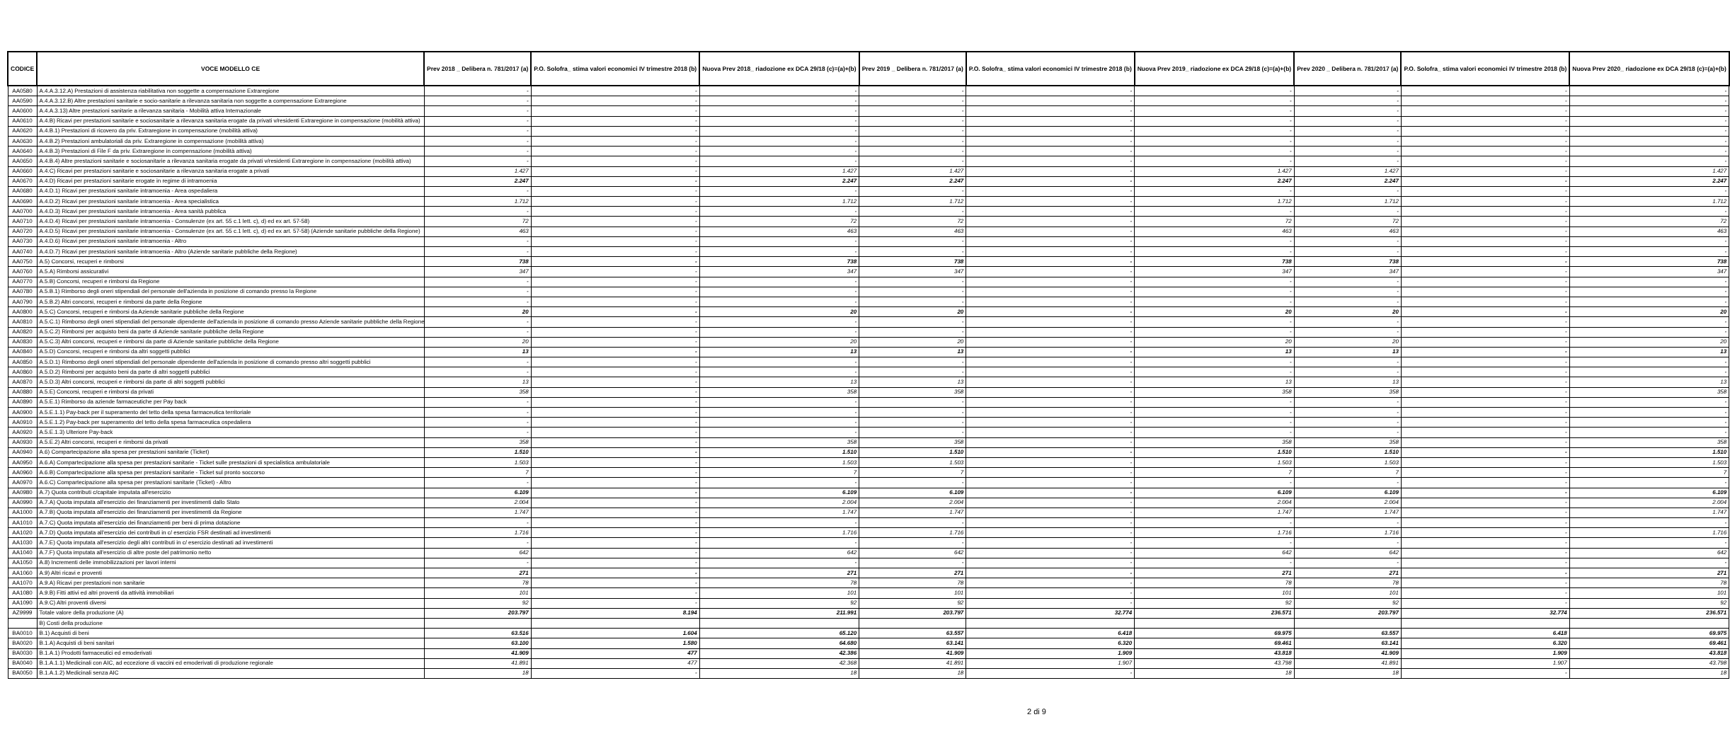| CODICE | VOCE MODELLO CE | Prev 2018 _ Delibera n. 781/2017 (a) | P.O. Solofra_ stima valori economici IV trimestre 2018 (b) | Nuova Prev 2018_ riadozione ex DCA 29/18 (c)=(a)+(b) | Prev 2019 _ Delibera n. 781/2017 (a) | P.O. Solofra_ stima valori economici IV trimestre 2018 (b) | Nuova Prev 2019_ riadozione ex DCA 29/18 (c)=(a)+(b) | Prev 2020 _ Delibera n. 781/2017 (a) | P.O. Solofra_ stima valori economici IV trimestre 2018 (b) | Nuova Prev 2020_ riadozione ex DCA 29/18 (c)=(a)+(b) |
| --- | --- | --- | --- | --- | --- | --- | --- | --- | --- | --- |
| AA0580 | A.4.A.3.12.A) Prestazioni di assistenza riabilitativa non soggette a compensazione Extraregione | - | - | - | - | - | - | - | - | - |
| AA0590 | A.4.A.3.12.B) Altre prestazioni sanitarie e socio-sanitarie a rilevanza sanitaria non soggette a compensazione Extraregione | - | - | - | - | - | - | - | - | - |
| AA0600 | A.4.A.3.13) Altre prestazioni sanitarie a rilevanza sanitaria - Mobilità attiva Internazionale | - | - | - | - | - | - | - | - | - |
| AA0610 | A.4.B) Ricavi per prestazioni sanitarie e sociosanitarie a rilevanza sanitaria erogate da privati v/residenti Extraregione in compensazione (mobilità attiva) | - | - | - | - | - | - | - | - | - |
| AA0620 | A.4.B.1) Prestazioni di ricovero da priv. Extraregione in compensazione (mobilità attiva) | - | - | - | - | - | - | - | - | - |
| AA0630 | A.4.B.2) Prestazioni ambulatoriali da priv. Extraregione in compensazione (mobilità attiva) | - | - | - | - | - | - | - | - | - |
| AA0640 | A.4.B.3) Prestazioni di File F da priv. Extraregione in compensazione (mobilità attiva) | - | - | - | - | - | - | - | - | - |
| AA0650 | A.4.B.4) Altre prestazioni sanitarie e sociosanitarie a rilevanza sanitaria erogate da privati v/residenti Extraregione in compensazione (mobilità attiva) | - | - | - | - | - | - | - | - | - |
| AA0660 | A.4.C) Ricavi per prestazioni sanitarie e sociosanitarie a rilevanza sanitaria erogate a privati | 1.427 | - | 1.427 | 1.427 | - | 1.427 | 1.427 | - | 1.427 |
| AA0670 | A.4.D) Ricavi per prestazioni sanitarie erogate in regime di intramoenia | 2.247 | - | 2.247 | 2.247 | - | 2.247 | 2.247 | - | 2.247 |
| AA0680 | A.4.D.1) Ricavi per prestazioni sanitarie intramoenia - Area ospedaliera | - | - | - | - | - | - | - | - | - |
| AA0690 | A.4.D.2) Ricavi per prestazioni sanitarie intramoenia - Area specialistica | 1.712 | - | 1.712 | 1.712 | - | 1.712 | 1.712 | - | 1.712 |
| AA0700 | A.4.D.3) Ricavi per prestazioni sanitarie intramoenia - Area sanità pubblica | - | - | - | - | - | - | - | - | - |
| AA0710 | A.4.D.4) Ricavi per prestazioni sanitarie intramoenia - Consulenze (ex art. 55 c.1 lett. c), d) ed ex art. 57-58) | 72 | - | 72 | 72 | - | 72 | 72 | - | 72 |
| AA0720 | A.4.D.5) Ricavi per prestazioni sanitarie intramoenia - Consulenze (ex art. 55 c.1 lett. c), d) ed ex art. 57-58) (Aziende sanitarie pubbliche della Regione) | 463 | - | 463 | 463 | - | 463 | 463 | - | 463 |
| AA0730 | A.4.D.6) Ricavi per prestazioni sanitarie intramoenia - Altro | - | - | - | - | - | - | - | - | - |
| AA0740 | A.4.D.7) Ricavi per prestazioni sanitarie intramoenia - Altro (Aziende sanitarie pubbliche della Regione) | - | - | - | - | - | - | - | - | - |
| AA0750 | A.5) Concorsi, recuperi e rimborsi | 738 | - | 738 | 738 | - | 738 | 738 | - | 738 |
| AA0760 | A.5.A) Rimborsi assicurativi | 347 | - | 347 | 347 | - | 347 | 347 | - | 347 |
| AA0770 | A.5.B) Concorsi, recuperi e rimborsi da Regione | - | - | - | - | - | - | - | - | - |
| AA0780 | A.5.B.1) Rimborso degli oneri stipendiali del personale dell'azienda in posizione di comando presso la Regione | - | - | - | - | - | - | - | - | - |
| AA0790 | A.5.B.2) Altri concorsi, recuperi e rimborsi da parte della Regione | - | - | - | - | - | - | - | - | - |
| AA0800 | A.5.C) Concorsi, recuperi e rimborsi da Aziende sanitarie pubbliche della Regione | 20 | - | 20 | 20 | - | 20 | 20 | - | 20 |
| AA0810 | A.5.C.1) Rimborso degli oneri stipendiali del personale dipendente dell'azienda in posizione di comando presso Aziende sanitarie pubbliche della Regione | - | - | - | - | - | - | - | - | - |
| AA0820 | A.5.C.2) Rimborsi per acquisto beni da parte di Aziende sanitarie pubbliche della Regione | - | - | - | - | - | - | - | - | - |
| AA0830 | A.5.C.3) Altri concorsi, recuperi e rimborsi da parte di Aziende sanitarie pubbliche della Regione | 20 | - | 20 | 20 | - | 20 | 20 | - | 20 |
| AA0840 | A.5.D) Concorsi, recuperi e rimborsi da altri soggetti pubblici | 13 | - | 13 | 13 | - | 13 | 13 | - | 13 |
| AA0850 | A.5.D.1) Rimborso degli oneri stipendiali del personale dipendente dell'azienda in posizione di comando presso altri soggetti pubblici | - | - | - | - | - | - | - | - | - |
| AA0860 | A.5.D.2) Rimborsi per acquisto beni da parte di altri soggetti pubblici | - | - | - | - | - | - | - | - | - |
| AA0870 | A.5.D.3) Altri concorsi, recuperi e rimborsi da parte di altri soggetti pubblici | 13 | - | 13 | 13 | - | 13 | 13 | - | 13 |
| AA0880 | A.5.E) Concorsi, recuperi e rimborsi da privati | 358 | - | 358 | 358 | - | 358 | 358 | - | 358 |
| AA0890 | A.5.E.1) Rimborso da aziende farmaceutiche per Pay back | - | - | - | - | - | - | - | - | - |
| AA0900 | A.5.E.1.1) Pay-back per il superamento del tetto della spesa farmaceutica territoriale | - | - | - | - | - | - | - | - | - |
| AA0910 | A.5.E.1.2) Pay-back per superamento del tetto della spesa farmaceutica ospedaliera | - | - | - | - | - | - | - | - | - |
| AA0920 | A.5.E.1.3) Ulteriore Pay-back | - | - | - | - | - | - | - | - | - |
| AA0930 | A.5.E.2) Altri concorsi, recuperi e rimborsi da privati | 358 | - | 358 | 358 | - | 358 | 358 | - | 358 |
| AA0940 | A.6) Compartecipazione alla spesa per prestazioni sanitarie (Ticket) | 1.510 | - | 1.510 | 1.510 | - | 1.510 | 1.510 | - | 1.510 |
| AA0950 | A.6.A) Compartecipazione alla spesa per prestazioni sanitarie - Ticket sulle prestazioni di specialistica ambulatoriale | 1.503 | - | 1.503 | 1.503 | - | 1.503 | 1.503 | - | 1.503 |
| AA0960 | A.6.B) Compartecipazione alla spesa per prestazioni sanitarie - Ticket sul pronto soccorso | 7 | - | 7 | 7 | - | 7 | 7 | - | 7 |
| AA0970 | A.6.C) Compartecipazione alla spesa per prestazioni sanitarie (Ticket) - Altro | - | - | - | - | - | - | - | - | - |
| AA0980 | A.7) Quota contributi c/capitale imputata all'esercizio | 6.109 | - | 6.109 | 6.109 | - | 6.109 | 6.109 | - | 6.109 |
| AA0990 | A.7.A) Quota imputata all'esercizio dei finanziamenti per investimenti dallo Stato | 2.004 | - | 2.004 | 2.004 | - | 2.004 | 2.004 | - | 2.004 |
| AA1000 | A.7.B) Quota imputata all'esercizio dei finanziamenti per investimenti da Regione | 1.747 | - | 1.747 | 1.747 | - | 1.747 | 1.747 | - | 1.747 |
| AA1010 | A.7.C) Quota imputata all'esercizio dei finanziamenti per beni di prima dotazione | - | - | - | - | - | - | - | - | - |
| AA1020 | A.7.D) Quota imputata all'esercizio dei contributi in c/ esercizio FSR destinati ad investimenti | 1.716 | - | 1.716 | 1.716 | - | 1.716 | 1.716 | - | 1.716 |
| AA1030 | A.7.E) Quota imputata all'esercizio degli altri contributi in c/ esercizio destinati ad investimenti | - | - | - | - | - | - | - | - | - |
| AA1040 | A.7.F) Quota imputata all'esercizio di altre poste del patrimonio netto | 642 | - | 642 | 642 | - | 642 | 642 | - | 642 |
| AA1050 | A.8) Incrementi delle immobilizzazioni per lavori interni | - | - | - | - | - | - | - | - | - |
| AA1060 | A.9) Altri ricavi e proventi | 271 | - | 271 | 271 | - | 271 | 271 | - | 271 |
| AA1070 | A.9.A) Ricavi per prestazioni non sanitarie | 78 | - | 78 | 78 | - | 78 | 78 | - | 78 |
| AA1080 | A.9.B) Fitti attivi ed altri proventi da attività immobiliari | 101 | - | 101 | 101 | - | 101 | 101 | - | 101 |
| AA1090 | A.9.C) Altri proventi diversi | 92 | - | 92 | 92 | - | 92 | 92 | - | 92 |
| AZ9999 | Totale valore della produzione (A) | 203.797 | 8.194 | 211.991 | 203.797 | 32.774 | 236.571 | 203.797 | 32.774 | 236.571 |
| | B) Costi della produzione | | | | | | | | | |
| BA0010 | B.1) Acquisti di beni | 63.516 | 1.604 | 65.120 | 63.557 | 6.418 | 69.975 | 63.557 | 6.418 | 69.975 |
| BA0020 | B.1.A) Acquisti di beni sanitari | 63.100 | 1.580 | 64.680 | 63.141 | 6.320 | 69.461 | 63.141 | 6.320 | 69.461 |
| BA0030 | B.1.A.1) Prodotti farmaceutici ed emoderivati | 41.909 | 477 | 42.386 | 41.909 | 1.909 | 43.818 | 41.909 | 1.909 | 43.818 |
| BA0040 | B.1.A.1.1) Medicinali con AIC, ad eccezione di vaccini ed emoderivati di produzione regionale | 41.891 | 477 | 42.368 | 41.891 | 1.907 | 43.798 | 41.891 | 1.907 | 43.798 |
| BA0050 | B.1.A.1.2) Medicinali senza AIC | 18 | - | 18 | 18 | - | 18 | 18 | - | 18 |
2 di 9